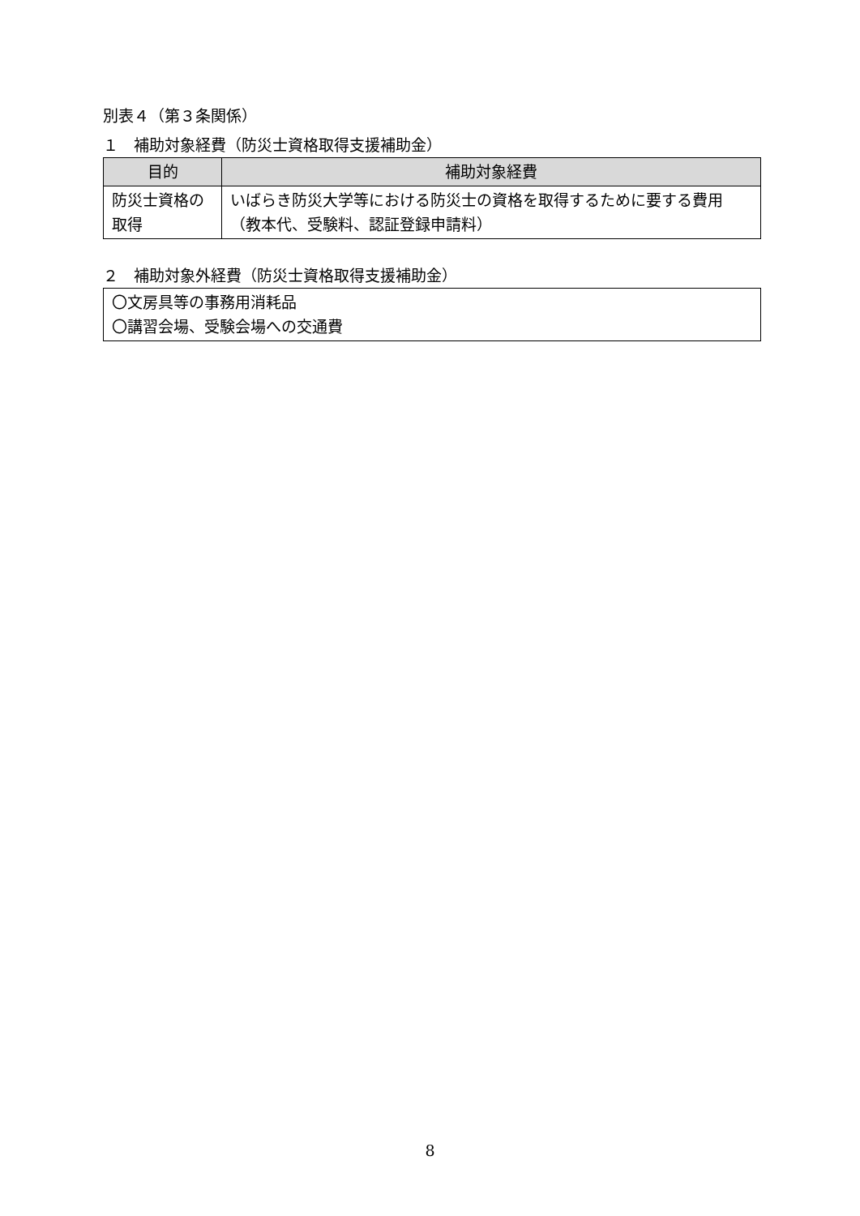別表４（第３条関係）
１　補助対象経費（防災士資格取得支援補助金）
| 目的 | 補助対象経費 |
| --- | --- |
| 防災士資格の取得 | いばらき防災大学等における防災士の資格を取得するために要する費用（教本代、受験料、認証登録申請料） |
２　補助対象外経費（防災士資格取得支援補助金）
〇文房具等の事務用消耗品
〇講習会場、受験会場への交通費
8